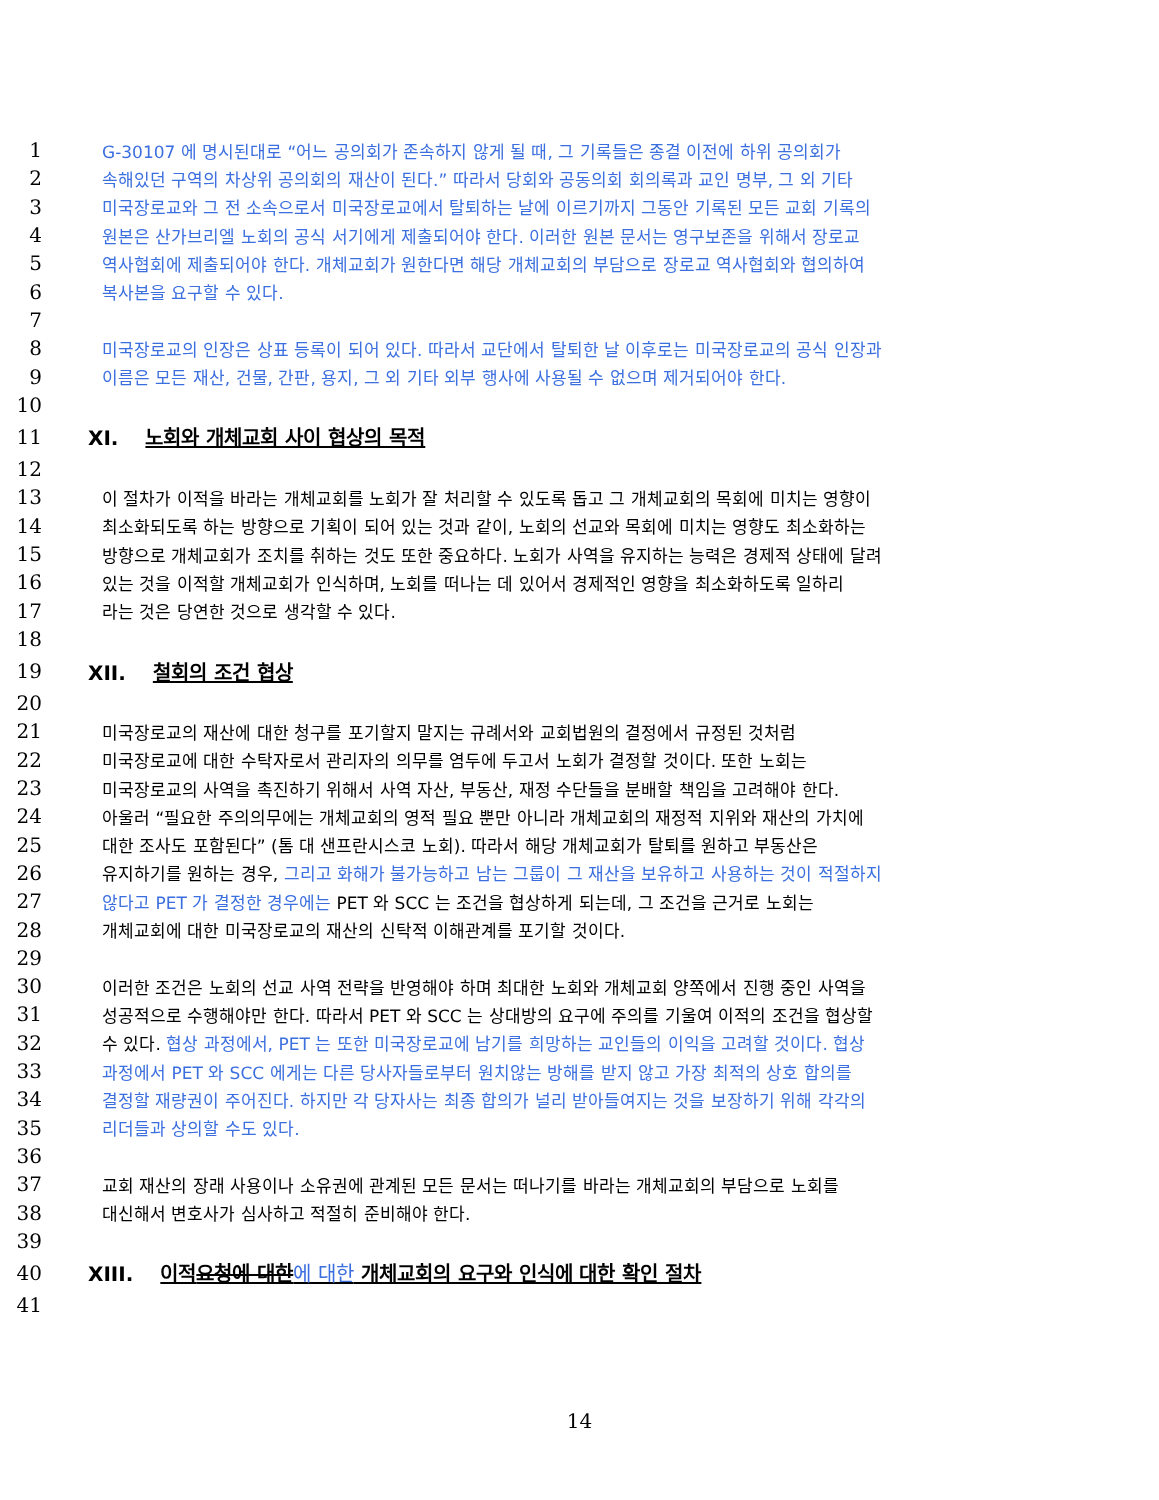1 G-30107 에 명시된대로 “어느 공의회가 존속하지 않게 될 때, 그 기록들은 종결 이전에 하위 공의회가
2 속해있던 구역의 차상위 공의회의 재산이 된다.” 따라서 당회와 공동의회 회의록과 교인 명부, 그 외 기타
3 미국장로교와 그 전 소속으로서 미국장로교에서 탈퇴하는 날에 이르기까지 그동안 기록된 모든 교회 기록의
4 원본은 산가브리엘 노회의 공식 서기에게 제출되어야 한다. 이러한 원본 문서는 영구보존을 위해서 장로교
5 역사협회에 제출되어야 한다. 개체교회가 원한다면 해당 개체교회의 부담으로 장로교 역사협회와 협의하여
6 복사본을 요구할 수 있다.
7
8 미국장로교의 인장은 상표 등록이 되어 있다. 따라서 교단에서 탈퇴한 날 이후로는 미국장로교의 공식 인장과
9 이름은 모든 재산, 건물, 간판, 용지, 그 외 기타 외부 행사에 사용될 수 없으며 제거되어야 한다.
10
11 XI. 노회와 개체교회 사이 협상의 목적
12
13 이 절차가 이적을 바라는 개체교회를 노회가 잘 처리할 수 있도록 돕고 그 개체교회의 목회에 미치는 영향이
14 최소화되도록 하는 방향으로 기획이 되어 있는 것과 같이, 노회의 선교와 목회에 미치는 영향도 최소화하는
15 방향으로 개체교회가 조치를 취하는 것도 또한 중요하다. 노회가 사역을 유지하는 능력은 경제적 상태에 달려
16 있는 것을 이적할 개체교회가 인식하며, 노회를 떠나는 데 있어서 경제적인 영향을 최소화하도록 일하리
17 라는 것은 당연한 것으로 생각할 수 있다.
18
19 XII. 철회의 조건 협상
20
21 미국장로교의 재산에 대한 청구를 포기할지 말지는 규례서와 교회법원의 결정에서 규정된 것처럼
22 미국장로교에 대한 수탁자로서 관리자의 의무를 염두에 두고서 노회가 결정할 것이다. 또한 노회는
23 미국장로교의 사역을 촉진하기 위해서 사역 자산, 부동산, 재정 수단들을 분배할 책임을 고려해야 한다.
24 아울러 “필요한 주의의무에는 개체교회의 영적 필요 뿐만 아니라 개체교회의 재정적 지위와 재산의 가치에
25 대한 조사도 포함된다” (톰 대 샌프란시스코 노회). 따라서 해당 개체교회가 탈퇴를 원하고 부동산은
26 유지하기를 원하는 경우, 그리고 화해가 불가능하고 남는 그룹이 그 재산을 보유하고 사용하는 것이 적절하지
27 않다고 PET 가 결정한 경우에는 PET 와 SCC 는 조건을 협상하게 되는데, 그 조건을 근거로 노회는
28 개체교회에 대한 미국장로교의 재산의 신탁적 이해관계를 포기할 것이다.
29
30 이러한 조건은 노회의 선교 사역 전략을 반영해야 하며 최대한 노회와 개체교회 양쪽에서 진행 중인 사역을
31 성공적으로 수행해야만 한다. 따라서 PET 와 SCC 는 상대방의 요구에 주의를 기울여 이적의 조건을 협상할
32 수 있다. 협상 과정에서, PET 는 또한 미국장로교에 남기를 희망하는 교인들의 이익을 고려할 것이다. 협상
33 과정에서 PET 와 SCC 에게는 다른 당사자들로부터 원치않는 방해를 받지 않고 가장 최적의 상호 합의를
34 결정할 재량권이 주어진다. 하지만 각 당자사는 최종 합의가 널리 받아들여지는 것을 보장하기 위해 각각의
35 리더들과 상의할 수도 있다.
36
37 교회 재산의 장래 사용이나 소유권에 관계된 모든 문서는 떠나기를 바라는 개체교회의 부담으로 노회를
38 대신해서 변호사가 심사하고 적절히 준비해야 한다.
39
40 XIII. 이적요청에 대한 에 대한 개체교회의 요구와 인식에 대한 확인 절차
41
14